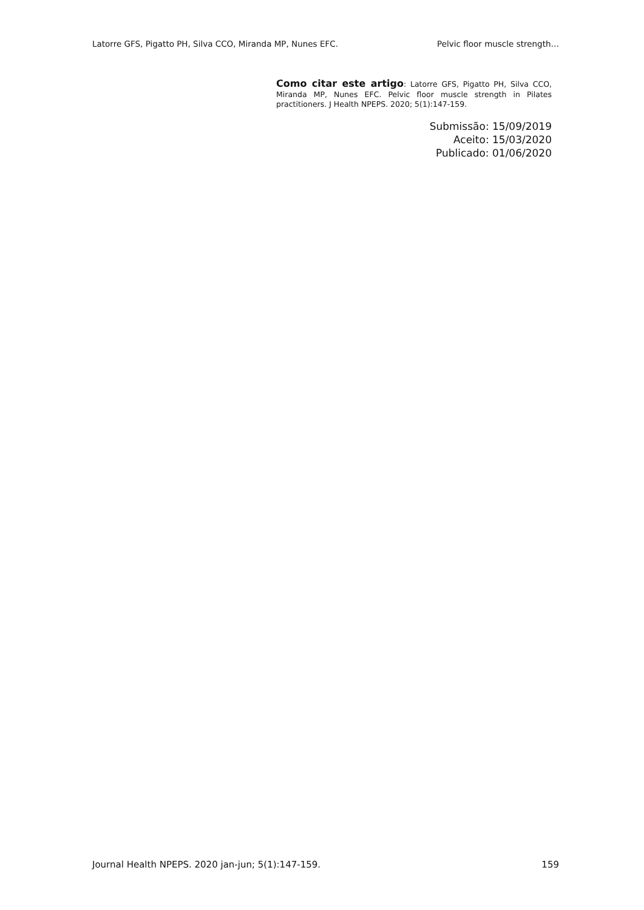Latorre GFS, Pigatto PH, Silva CCO, Miranda MP, Nunes EFC. Pelvic floor muscle strength…
Como citar este artigo: Latorre GFS, Pigatto PH, Silva CCO, Miranda MP, Nunes EFC. Pelvic floor muscle strength in Pilates practitioners. J Health NPEPS. 2020; 5(1):147-159.
Submissão: 15/09/2019
Aceito: 15/03/2020
Publicado: 01/06/2020
Journal Health NPEPS. 2020 jan-jun; 5(1):147-159. 159